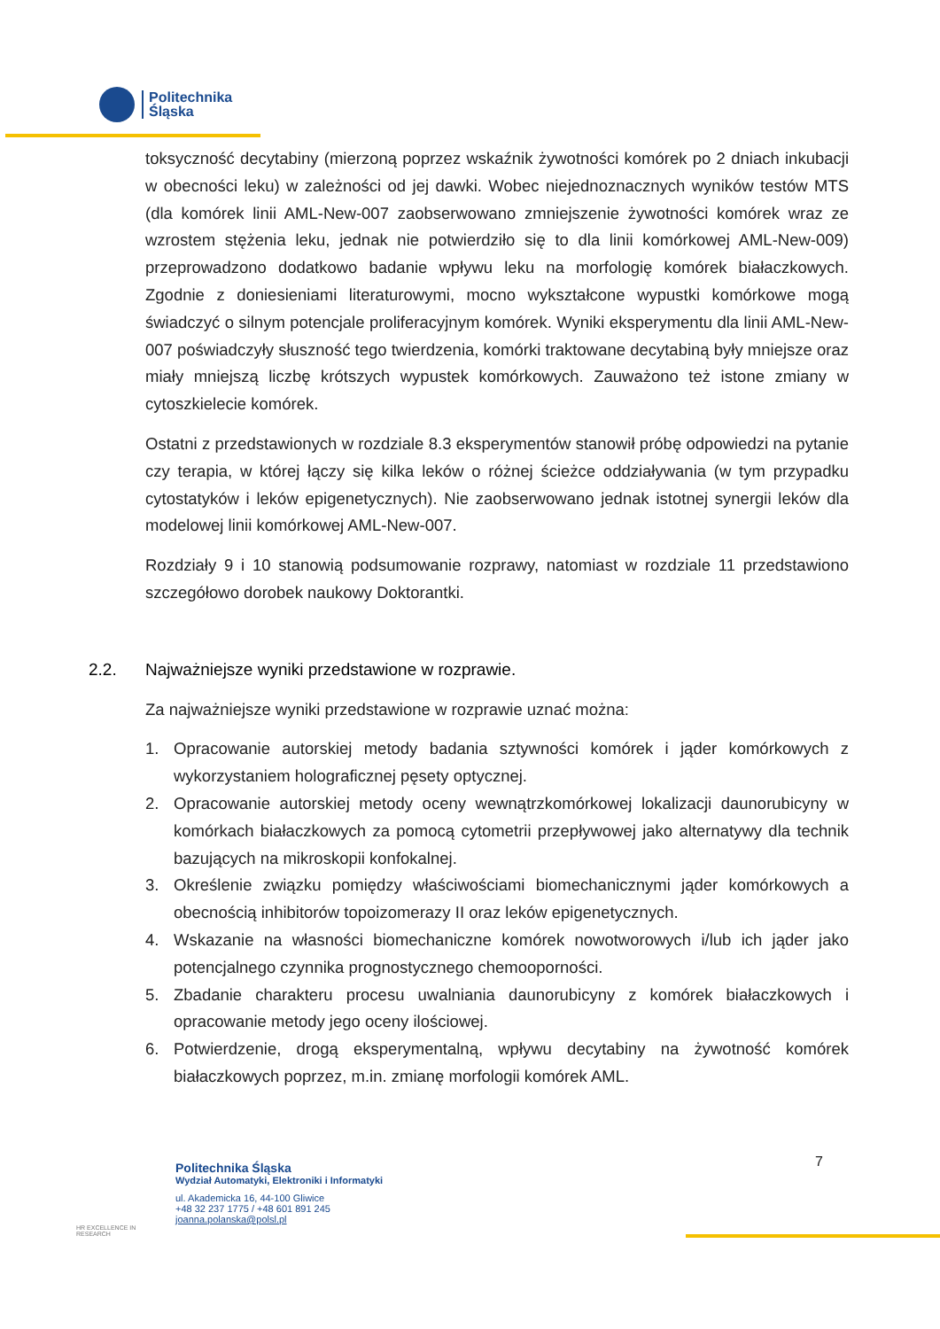Politechnika
Śląska
toksyczność decytabiny (mierzoną poprzez wskaźnik żywotności komórek po 2 dniach inkubacji w obecności leku) w zależności od jej dawki. Wobec niejednoznacznych wyników testów MTS (dla komórek linii AML-New-007 zaobserwowano zmniejszenie żywotności komórek wraz ze wzrostem stężenia leku, jednak nie potwierdziło się to dla linii komórkowej AML-New-009) przeprowadzono dodatkowo badanie wpływu leku na morfologię komórek białaczkowych. Zgodnie z doniesieniami literaturowymi, mocno wykształcone wypustki komórkowe mogą świadczyć o silnym potencjale proliferacyjnym komórek. Wyniki eksperymentu dla linii AML-New-007 poświadczyły słuszność tego twierdzenia, komórki traktowane decytabiną były mniejsze oraz miały mniejszą liczbę krótszych wypustek komórkowych. Zauważono też istone zmiany w cytoszkielecie komórek.
Ostatni z przedstawionych w rozdziale 8.3 eksperymentów stanowił próbę odpowiedzi na pytanie czy terapia, w której łączy się kilka leków o różnej ścieżce oddziaływania (w tym przypadku cytostatyków i leków epigenetycznych). Nie zaobserwowano jednak istotnej synergii leków dla modelowej linii komórkowej AML-New-007.
Rozdziały 9 i 10 stanowią podsumowanie rozprawy, natomiast w rozdziale 11 przedstawiono szczegółowo dorobek naukowy Doktorantki.
2.2. Najważniejsze wyniki przedstawione w rozprawie.
Za najważniejsze wyniki przedstawione w rozprawie uznać można:
1. Opracowanie autorskiej metody badania sztywności komórek i jąder komórkowych z wykorzystaniem holograficznej pęsety optycznej.
2. Opracowanie autorskiej metody oceny wewnątrzkomórkowej lokalizacji daunorubicyny w komórkach białaczkowych za pomocą cytometrii przepływowej jako alternatywy dla technik bazujących na mikroskopii konfokalnej.
3. Określenie związku pomiędzy właściwościami biomechanicznymi jąder komórkowych a obecnością inhibitorów topoizomerazy II oraz leków epigenetycznych.
4. Wskazanie na własności biomechaniczne komórek nowotworowych i/lub ich jąder jako potencjalnego czynnika prognostycznego chemooporności.
5. Zbadanie charakteru procesu uwalniania daunorubicyny z komórek białaczkowych i opracowanie metody jego oceny ilościowej.
6. Potwierdzenie, drogą eksperymentalną, wpływu decytabiny na żywotność komórek białaczkowych poprzez, m.in. zmianę morfologii komórek AML.
HR EXCELLENCE IN RESEARCH
Politechnika Śląska
Wydział Automatyki, Elektroniki i Informatyki
ul. Akademicka 16, 44-100 Gliwice
+48 32 237 1775 / +48 601 891 245
joanna.polanska@polsl.pl
7